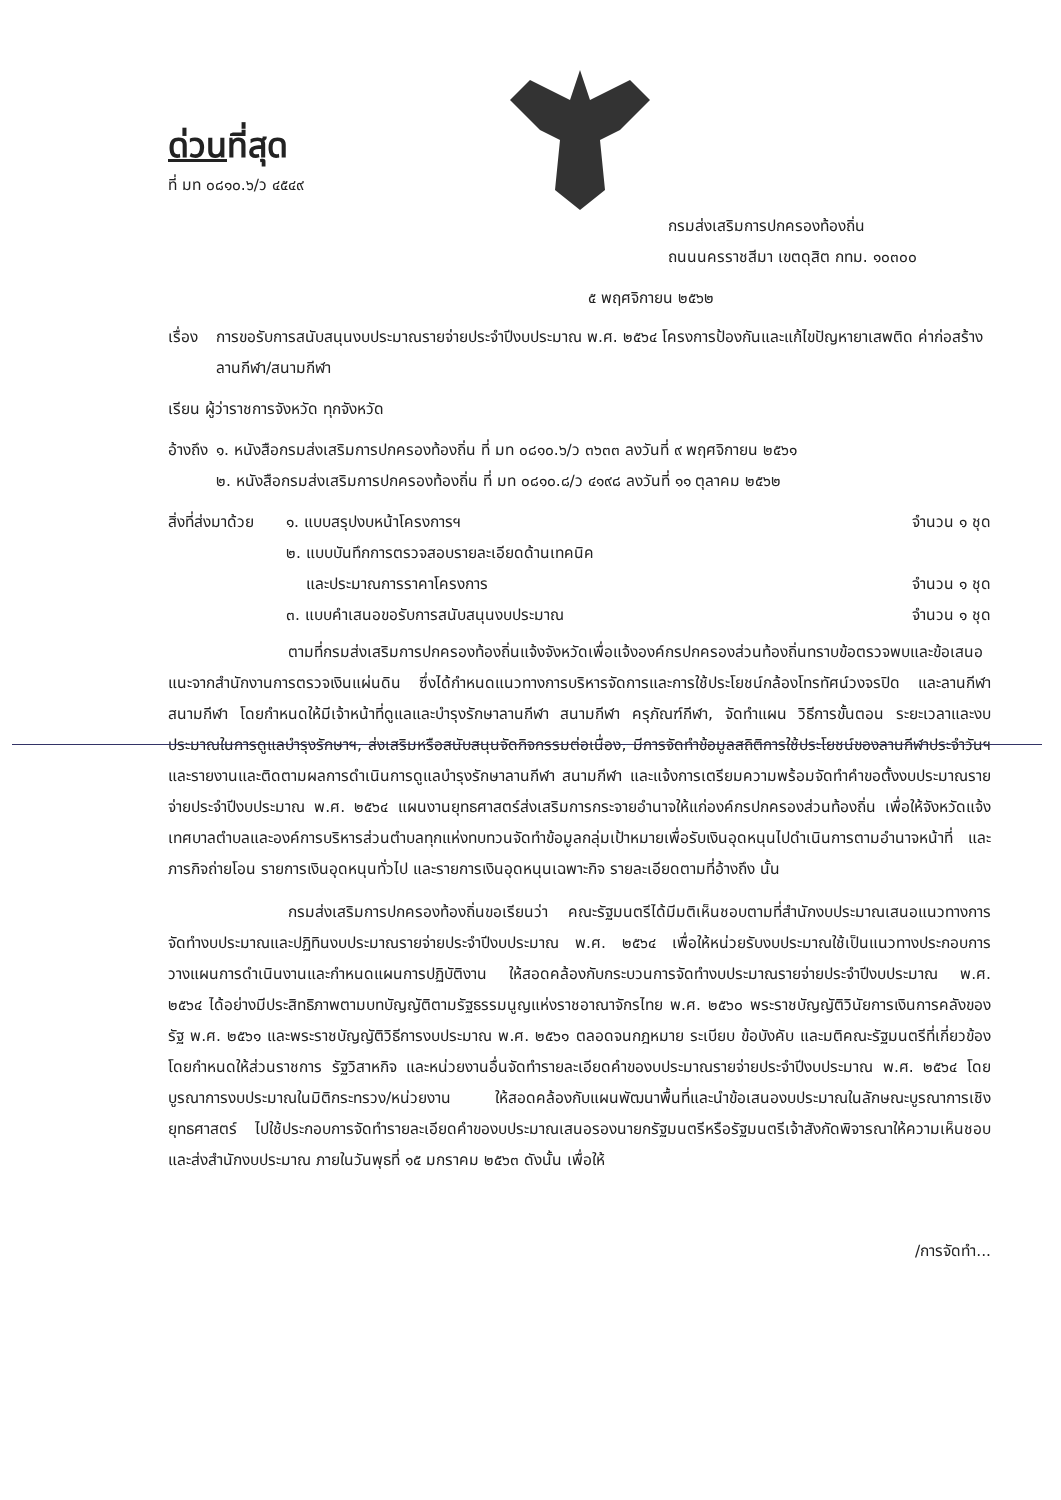ด่วนที่สุด
ที่ มท ๐๘๑๐.๖/ว ๔๕๔๙
กรมส่งเสริมการปกครองท้องถิ่น
ถนนนครราชสีมา เขตดุสิต กทม. ๑๐๓๐๐
๕ พฤศจิกายน ๒๕๖๒
เรื่อง การขอรับการสนับสนุนงบประมาณรายจ่ายประจำปีงบประมาณ พ.ศ. ๒๕๖๔ โครงการป้องกันและแก้ไขปัญหายาเสพติด ค่าก่อสร้างลานกีฬา/สนามกีฬา
เรียน ผู้ว่าราชการจังหวัด ทุกจังหวัด
อ้างถึง ๑. หนังสือกรมส่งเสริมการปกครองท้องถิ่น ที่ มท ๐๘๑๐.๖/ว ๓๖๓๓ ลงวันที่ ๙ พฤศจิกายน ๒๕๖๑
๒. หนังสือกรมส่งเสริมการปกครองท้องถิ่น ที่ มท ๐๘๑๐.๘/ว ๔๑๙๘ ลงวันที่ ๑๑ ตุลาคม ๒๕๖๒
สิ่งที่ส่งมาด้วย
๑. แบบสรุปงบหน้าโครงการฯ จำนวน ๑ ชุด
๒. แบบบันทึกการตรวจสอบรายละเอียดด้านเทคนิค
และประมาณการราคาโครงการ จำนวน ๑ ชุด
๓. แบบคำเสนอขอรับการสนับสนุนงบประมาณ จำนวน ๑ ชุด
ตามที่กรมส่งเสริมการปกครองท้องถิ่นแจ้งจังหวัดเพื่อแจ้งองค์กรปกครองส่วนท้องถิ่นทราบข้อตรวจพบและข้อเสนอแนะจากสำนักงานการตรวจเงินแผ่นดิน ซึ่งได้กำหนดแนวทางการบริหารจัดการและการใช้ประโยชน์กล้องโทรทัศน์วงจรปิด และลานกีฬา สนามกีฬา โดยกำหนดให้มีเจ้าหน้าที่ดูแลและบำรุงรักษาลานกีฬา สนามกีฬา ครุภัณฑ์กีฬา, จัดทำแผน วิธีการขั้นตอน ระยะเวลาและงบประมาณในการดูแลบำรุงรักษาฯ, ส่งเสริมหรือสนับสนุนจัดกิจกรรมต่อเนื่อง, มีการจัดทำข้อมูลสถิติการใช้ประโยชน์ของลานกีฬาประจำวันฯ และรายงานและติดตามผลการดำเนินการดูแลบำรุงรักษาลานกีฬา สนามกีฬา และแจ้งการเตรียมความพร้อมจัดทำคำขอตั้งงบประมาณรายจ่ายประจำปีงบประมาณ พ.ศ. ๒๕๖๔ แผนงานยุทธศาสตร์ส่งเสริมการกระจายอำนาจให้แก่องค์กรปกครองส่วนท้องถิ่น เพื่อให้จังหวัดแจ้งเทศบาลตำบลและองค์การบริหารส่วนตำบลทุกแห่งทบทวนจัดทำข้อมูลกลุ่มเป้าหมายเพื่อรับเงินอุดหนุนไปดำเนินการตามอำนาจหน้าที่ และภารกิจถ่ายโอน รายการเงินอุดหนุนทั่วไป และรายการเงินอุดหนุนเฉพาะกิจ รายละเอียดตามที่อ้างถึง นั้น
กรมส่งเสริมการปกครองท้องถิ่นขอเรียนว่า คณะรัฐมนตรีได้มีมติเห็นชอบตามที่สำนักงบประมาณเสนอแนวทางการจัดทำงบประมาณและปฏิทินงบประมาณรายจ่ายประจำปีงบประมาณ พ.ศ. ๒๕๖๔ เพื่อให้หน่วยรับงบประมาณใช้เป็นแนวทางประกอบการวางแผนการดำเนินงานและกำหนดแผนการปฏิบัติงาน ให้สอดคล้องกับกระบวนการจัดทำงบประมาณรายจ่ายประจำปีงบประมาณ พ.ศ. ๒๕๖๔ ได้อย่างมีประสิทธิภาพตามบทบัญญัติตามรัฐธรรมนูญแห่งราชอาณาจักรไทย พ.ศ. ๒๕๖๐ พระราชบัญญัติวินัยการเงินการคลังของรัฐ พ.ศ. ๒๕๖๑ และพระราชบัญญัติวิธีการงบประมาณ พ.ศ. ๒๕๖๑ ตลอดจนกฎหมาย ระเบียบ ข้อบังคับ และมติคณะรัฐมนตรีที่เกี่ยวข้อง โดยกำหนดให้ส่วนราชการ รัฐวิสาหกิจ และหน่วยงานอื่นจัดทำรายละเอียดคำของบประมาณรายจ่ายประจำปีงบประมาณ พ.ศ. ๒๕๖๔ โดยบูรณาการงบประมาณในมิติกระทรวง/หน่วยงาน ให้สอดคล้องกับแผนพัฒนาพื้นที่และนำข้อเสนองบประมาณในลักษณะบูรณาการเชิงยุทธศาสตร์ ไปใช้ประกอบการจัดทำรายละเอียดคำของบประมาณเสนอรองนายกรัฐมนตรีหรือรัฐมนตรีเจ้าสังกัดพิจารณาให้ความเห็นชอบ และส่งสำนักงบประมาณ ภายในวันพุธที่ ๑๕ มกราคม ๒๕๖๓ ดังนั้น เพื่อให้
/การจัดทำ...